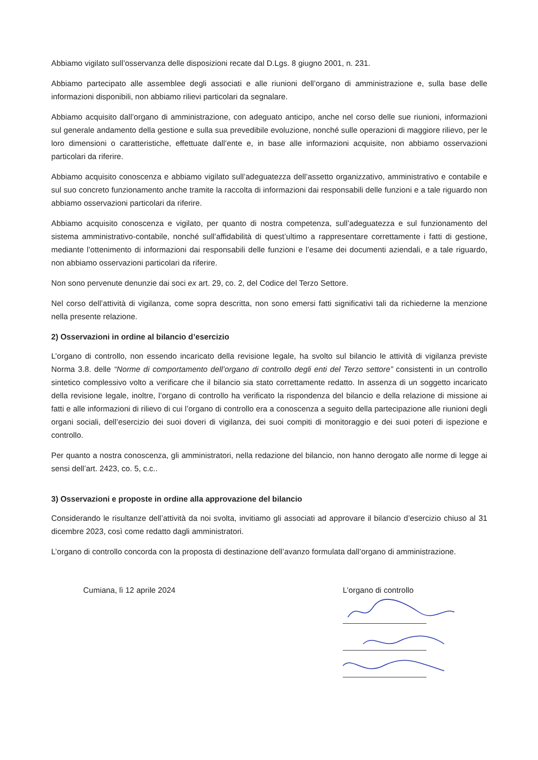Abbiamo vigilato sull’osservanza delle disposizioni recate dal D.Lgs. 8 giugno 2001, n. 231.
Abbiamo partecipato alle assemblee degli associati e alle riunioni dell’organo di amministrazione e, sulla base delle informazioni disponibili, non abbiamo rilievi particolari da segnalare.
Abbiamo acquisito dall’organo di amministrazione, con adeguato anticipo, anche nel corso delle sue riunioni, informazioni sul generale andamento della gestione e sulla sua prevedibile evoluzione, nonché sulle operazioni di maggiore rilievo, per le loro dimensioni o caratteristiche, effettuate dall’ente e, in base alle informazioni acquisite, non abbiamo osservazioni particolari da riferire.
Abbiamo acquisito conoscenza e abbiamo vigilato sull’adeguatezza dell’assetto organizzativo, amministrativo e contabile e sul suo concreto funzionamento anche tramite la raccolta di informazioni dai responsabili delle funzioni e a tale riguardo non abbiamo osservazioni particolari da riferire.
Abbiamo acquisito conoscenza e vigilato, per quanto di nostra competenza, sull’adeguatezza e sul funzionamento del sistema amministrativo-contabile, nonché sull’affidabilità di quest’ultimo a rappresentare correttamente i fatti di gestione, mediante l’ottenimento di informazioni dai responsabili delle funzioni e l’esame dei documenti aziendali, e a tale riguardo, non abbiamo osservazioni particolari da riferire.
Non sono pervenute denunzie dai soci ex art. 29, co. 2, del Codice del Terzo Settore.
Nel corso dell’attività di vigilanza, come sopra descritta, non sono emersi fatti significativi tali da richiederne la menzione nella presente relazione.
2) Osservazioni in ordine al bilancio d’esercizio
L’organo di controllo, non essendo incaricato della revisione legale, ha svolto sul bilancio le attività di vigilanza previste Norma 3.8. delle “Norme di comportamento dell’organo di controllo degli enti del Terzo settore” consistenti in un controllo sintetico complessivo volto a verificare che il bilancio sia stato correttamente redatto. In assenza di un soggetto incaricato della revisione legale, inoltre, l’organo di controllo ha verificato la rispondenza del bilancio e della relazione di missione ai fatti e alle informazioni di rilievo di cui l’organo di controllo era a conoscenza a seguito della partecipazione alle riunioni degli organi sociali, dell’esercizio dei suoi doveri di vigilanza, dei suoi compiti di monitoraggio e dei suoi poteri di ispezione e controllo.
Per quanto a nostra conoscenza, gli amministratori, nella redazione del bilancio, non hanno derogato alle norme di legge ai sensi dell’art. 2423, co. 5, c.c..
3) Osservazioni e proposte in ordine alla approvazione del bilancio
Considerando le risultanze dell’attività da noi svolta, invitiamo gli associati ad approvare il bilancio d’esercizio chiuso al 31 dicembre 2023, così come redatto dagli amministratori.
L’organo di controllo concorda con la proposta di destinazione dell’avanzo formulata dall’organo di amministrazione.
Cumiana, lì 12 aprile 2024 L’organo di controllo